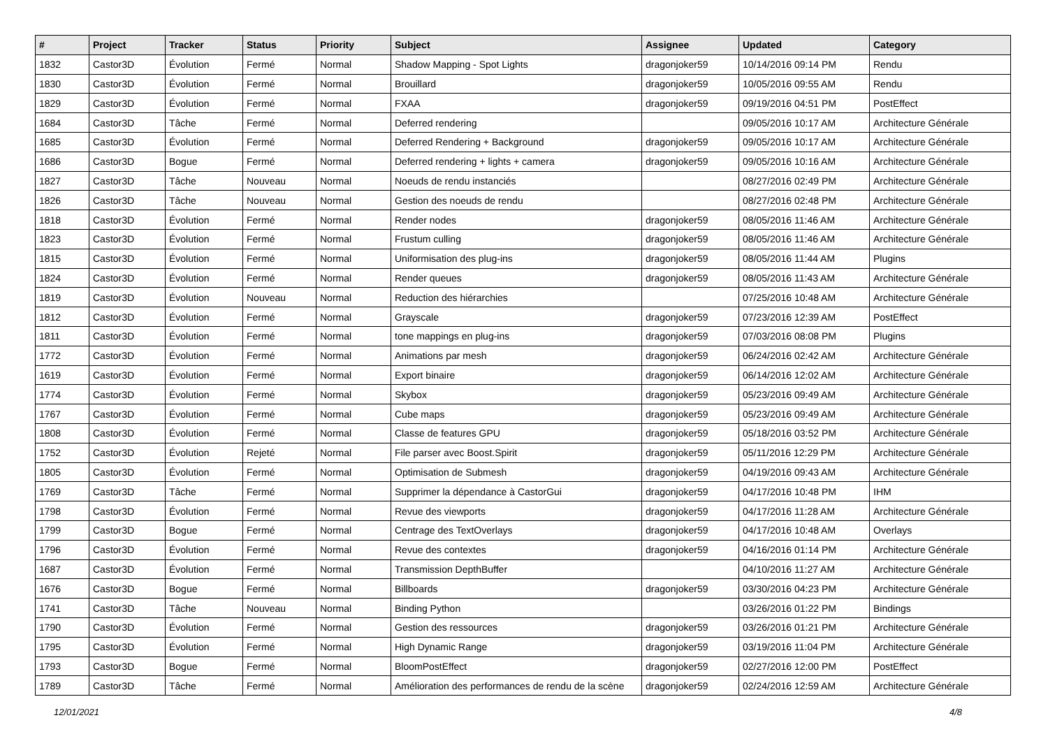| # | Project | Tracker | Status | Priority | Subject | Assignee | Updated | Category |
| --- | --- | --- | --- | --- | --- | --- | --- | --- |
| 1832 | Castor3D | Évolution | Fermé | Normal | Shadow Mapping - Spot Lights | dragonjoker59 | 10/14/2016 09:14 PM | Rendu |
| 1830 | Castor3D | Évolution | Fermé | Normal | Brouillard | dragonjoker59 | 10/05/2016 09:55 AM | Rendu |
| 1829 | Castor3D | Évolution | Fermé | Normal | FXAA | dragonjoker59 | 09/19/2016 04:51 PM | PostEffect |
| 1684 | Castor3D | Tâche | Fermé | Normal | Deferred rendering | | 09/05/2016 10:17 AM | Architecture Générale |
| 1685 | Castor3D | Évolution | Fermé | Normal | Deferred Rendering + Background | dragonjoker59 | 09/05/2016 10:17 AM | Architecture Générale |
| 1686 | Castor3D | Bogue | Fermé | Normal | Deferred rendering + lights + camera | dragonjoker59 | 09/05/2016 10:16 AM | Architecture Générale |
| 1827 | Castor3D | Tâche | Nouveau | Normal | Noeuds de rendu instanciés | | 08/27/2016 02:49 PM | Architecture Générale |
| 1826 | Castor3D | Tâche | Nouveau | Normal | Gestion des noeuds de rendu | | 08/27/2016 02:48 PM | Architecture Générale |
| 1818 | Castor3D | Évolution | Fermé | Normal | Render nodes | dragonjoker59 | 08/05/2016 11:46 AM | Architecture Générale |
| 1823 | Castor3D | Évolution | Fermé | Normal | Frustum culling | dragonjoker59 | 08/05/2016 11:46 AM | Architecture Générale |
| 1815 | Castor3D | Évolution | Fermé | Normal | Uniformisation des plug-ins | dragonjoker59 | 08/05/2016 11:44 AM | Plugins |
| 1824 | Castor3D | Évolution | Fermé | Normal | Render queues | dragonjoker59 | 08/05/2016 11:43 AM | Architecture Générale |
| 1819 | Castor3D | Évolution | Nouveau | Normal | Reduction des hiérarchies | | 07/25/2016 10:48 AM | Architecture Générale |
| 1812 | Castor3D | Évolution | Fermé | Normal | Grayscale | dragonjoker59 | 07/23/2016 12:39 AM | PostEffect |
| 1811 | Castor3D | Évolution | Fermé | Normal | tone mappings en plug-ins | dragonjoker59 | 07/03/2016 08:08 PM | Plugins |
| 1772 | Castor3D | Évolution | Fermé | Normal | Animations par mesh | dragonjoker59 | 06/24/2016 02:42 AM | Architecture Générale |
| 1619 | Castor3D | Évolution | Fermé | Normal | Export binaire | dragonjoker59 | 06/14/2016 12:02 AM | Architecture Générale |
| 1774 | Castor3D | Évolution | Fermé | Normal | Skybox | dragonjoker59 | 05/23/2016 09:49 AM | Architecture Générale |
| 1767 | Castor3D | Évolution | Fermé | Normal | Cube maps | dragonjoker59 | 05/23/2016 09:49 AM | Architecture Générale |
| 1808 | Castor3D | Évolution | Fermé | Normal | Classe de features GPU | dragonjoker59 | 05/18/2016 03:52 PM | Architecture Générale |
| 1752 | Castor3D | Évolution | Rejeté | Normal | File parser avec Boost.Spirit | dragonjoker59 | 05/11/2016 12:29 PM | Architecture Générale |
| 1805 | Castor3D | Évolution | Fermé | Normal | Optimisation de Submesh | dragonjoker59 | 04/19/2016 09:43 AM | Architecture Générale |
| 1769 | Castor3D | Tâche | Fermé | Normal | Supprimer la dépendance à CastorGui | dragonjoker59 | 04/17/2016 10:48 PM | IHM |
| 1798 | Castor3D | Évolution | Fermé | Normal | Revue des viewports | dragonjoker59 | 04/17/2016 11:28 AM | Architecture Générale |
| 1799 | Castor3D | Bogue | Fermé | Normal | Centrage des TextOverlays | dragonjoker59 | 04/17/2016 10:48 AM | Overlays |
| 1796 | Castor3D | Évolution | Fermé | Normal | Revue des contextes | dragonjoker59 | 04/16/2016 01:14 PM | Architecture Générale |
| 1687 | Castor3D | Évolution | Fermé | Normal | Transmission DepthBuffer | | 04/10/2016 11:27 AM | Architecture Générale |
| 1676 | Castor3D | Bogue | Fermé | Normal | Billboards | dragonjoker59 | 03/30/2016 04:23 PM | Architecture Générale |
| 1741 | Castor3D | Tâche | Nouveau | Normal | Binding Python | | 03/26/2016 01:22 PM | Bindings |
| 1790 | Castor3D | Évolution | Fermé | Normal | Gestion des ressources | dragonjoker59 | 03/26/2016 01:21 PM | Architecture Générale |
| 1795 | Castor3D | Évolution | Fermé | Normal | High Dynamic Range | dragonjoker59 | 03/19/2016 11:04 PM | Architecture Générale |
| 1793 | Castor3D | Bogue | Fermé | Normal | BloomPostEffect | dragonjoker59 | 02/27/2016 12:00 PM | PostEffect |
| 1789 | Castor3D | Tâche | Fermé | Normal | Amélioration des performances de rendu de la scène | dragonjoker59 | 02/24/2016 12:59 AM | Architecture Générale |
12/01/2021 4/8